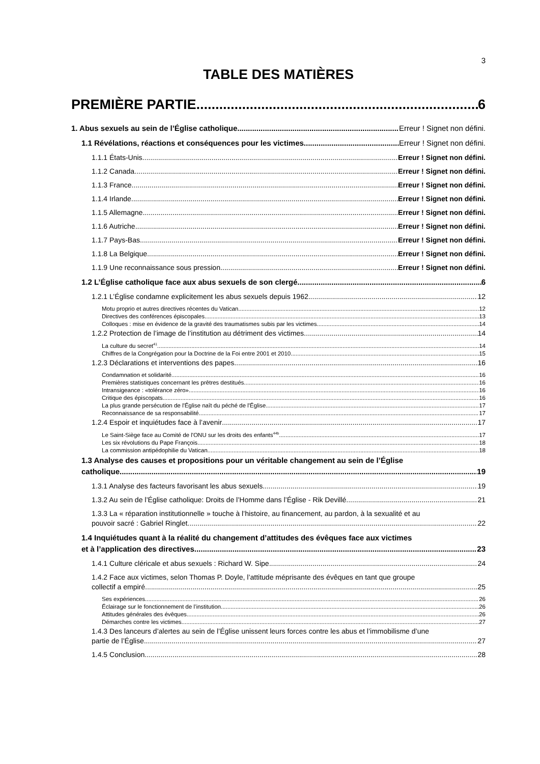3
TABLE DES MATIÈRES
PREMIÈRE PARTIE 6
1. Abus sexuels au sein de l’Église catholique Erreur ! Signet non défini.
1.1 Révélations, réactions et conséquences pour les victimes Erreur ! Signet non défini.
1.1.1 États-Unis Erreur ! Signet non défini.
1.1.2 Canada Erreur ! Signet non défini.
1.1.3 France Erreur ! Signet non défini.
1.1.4 Irlande Erreur ! Signet non défini.
1.1.5 Allemagne Erreur ! Signet non défini.
1.1.6 Autriche Erreur ! Signet non défini.
1.1.7 Pays-Bas Erreur ! Signet non défini.
1.1.8 La Belgique Erreur ! Signet non défini.
1.1.9 Une reconnaissance sous pression Erreur ! Signet non défini.
1.2 L’Église catholique face aux abus sexuels de son clergé 6
1.2.1 L’Église condamne explicitement les abus sexuels depuis 1962 12
Motu proprio et autres directives récentes du Vatican 12
Directives des conférences épiscopales 13
Colloques : mise en évidence de la gravité des traumatismes subis par les victimes 14
1.2.2 Protection de l’image de l’institution au détriment des victimes 14
La culture du secret<sup>41</sup> 14
Chiffres de la Congrégation pour la Doctrine de la Foi entre 2001 et 2010 15
1.2.3 Déclarations et interventions des papes 16
Condamnation et solidarité 16
Premières statistiques concernant les prêtres destitués 16
Intransigeance : «tolérance zéro» 16
Critique des épiscopats 16
La plus grande persécution de l'Église naît du péché de l'Église 17
Reconnaissance de sa responsabilité 17
1.2.4 Espoir et inquiétudes face à l’avenir 17
Le Saint-Siège face au Comité de l'ONU sur les droits des enfants<sup>44b</sup> 17
Les six révolutions du Pape François 18
La commission antipédophilie du Vatican 18
1.3 Analyse des causes et propositions pour un véritable changement au sein de l’Église
catholique 19
1.3.1 Analyse des facteurs favorisant les abus sexuels 19
1.3.2 Au sein de l’Église catholique: Droits de l’Homme dans l’Église - Rik Devillé 21
1.3.3 La « réparation institutionnelle » touche à l’histoire, au financement, au pardon, à la sexualité et au
pouvoir sacré : Gabriel Ringlet 22
1.4 Inquiétudes quant à la réalité du changement d’attitudes des évêques face aux victimes
et à l’application des directives 23
1.4.1 Culture cléricale et abus sexuels : Richard W. Sipe 24
1.4.2 Face aux victimes, selon Thomas P. Doyle, l’attitude méprisante des évêques en tant que groupe
collectif a empiré 25
Ses expériences 26
Éclairage sur le fonctionnement de l’institution 26
Attitudes générales des évêques 26
Démarches contre les victimes 27
1.4.3 Des lanceurs d’alertes au sein de l’Église unissent leurs forces contre les abus et l’immobilisme d’une
partie de l’Église 27
1.4.5 Conclusion 28